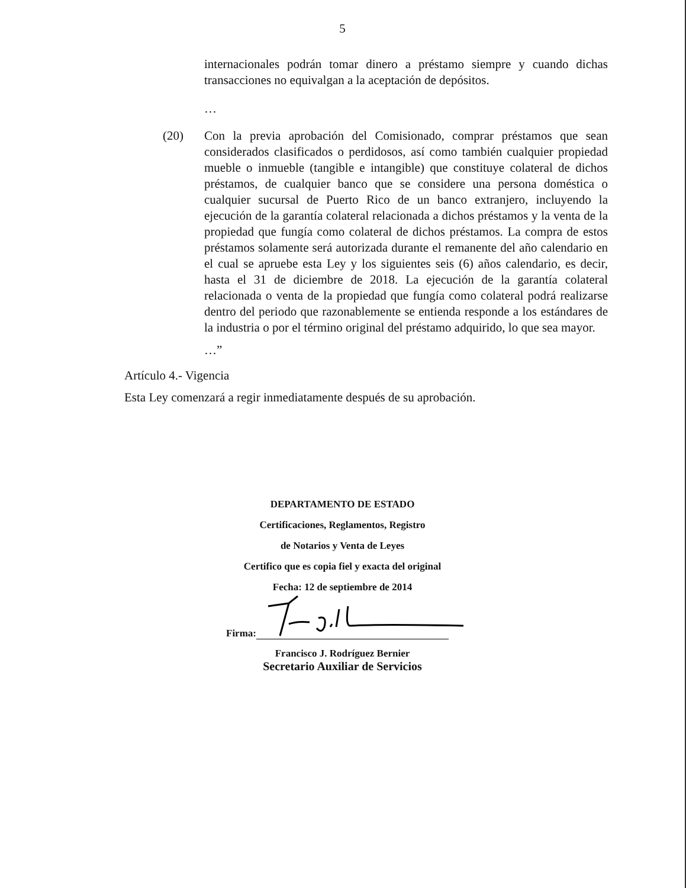5
internacionales podrán tomar dinero a préstamo siempre y cuando dichas transacciones no equivalgan a la aceptación de depósitos.
…
(20) Con la previa aprobación del Comisionado, comprar préstamos que sean considerados clasificados o perdidosos, así como también cualquier propiedad mueble o inmueble (tangible e intangible) que constituye colateral de dichos préstamos, de cualquier banco que se considere una persona doméstica o cualquier sucursal de Puerto Rico de un banco extranjero, incluyendo la ejecución de la garantía colateral relacionada a dichos préstamos y la venta de la propiedad que fungía como colateral de dichos préstamos. La compra de estos préstamos solamente será autorizada durante el remanente del año calendario en el cual se apruebe esta Ley y los siguientes seis (6) años calendario, es decir, hasta el 31 de diciembre de 2018. La ejecución de la garantía colateral relacionada o venta de la propiedad que fungía como colateral podrá realizarse dentro del periodo que razonablemente se entienda responde a los estándares de la industria o por el término original del préstamo adquirido, lo que sea mayor.
…”
Artículo 4.- Vigencia
Esta Ley comenzará a regir inmediatamente después de su aprobación.
DEPARTAMENTO DE ESTADO
Certificaciones, Reglamentos, Registro
de Notarios y Venta de Leyes
Certifico que es copia fiel y exacta del original
Fecha: 12 de septiembre de 2014
Firma:
Francisco J. Rodríguez Bernier
Secretario Auxiliar de Servicios